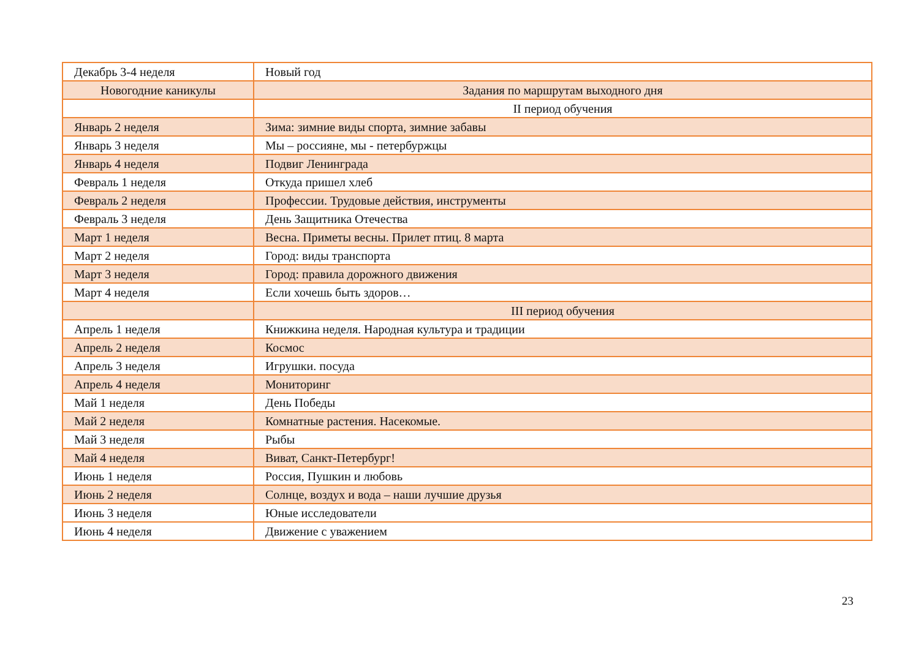| Декабрь 3-4 неделя | Новый год |
| Новогодние каникулы | Задания по маршрутам выходного дня |
| | II период обучения |
| Январь 2 неделя | Зима: зимние виды спорта, зимние забавы |
| Январь 3 неделя | Мы – россияне, мы - петербуржцы |
| Январь 4 неделя | Подвиг Ленинграда |
| Февраль 1 неделя | Откуда пришел хлеб |
| Февраль 2 неделя | Профессии. Трудовые действия, инструменты |
| Февраль 3 неделя | День Защитника Отечества |
| Март 1 неделя | Весна. Приметы весны. Прилет птиц. 8 марта |
| Март 2 неделя | Город: виды транспорта |
| Март 3 неделя | Город: правила дорожного движения |
| Март 4 неделя | Если хочешь быть здоров… |
| | III период обучения |
| Апрель 1 неделя | Книжкина неделя. Народная культура и традиции |
| Апрель 2 неделя | Космос |
| Апрель 3 неделя | Игрушки. посуда |
| Апрель 4 неделя | Мониторинг |
| Май 1 неделя | День Победы |
| Май 2 неделя | Комнатные растения. Насекомые. |
| Май 3 неделя | Рыбы |
| Май 4 неделя | Виват, Санкт-Петербург! |
| Июнь 1 неделя | Россия, Пушкин и любовь |
| Июнь 2 неделя | Солнце, воздух и вода – наши лучшие друзья |
| Июнь 3 неделя | Юные исследователи |
| Июнь 4 неделя | Движение с уважением |
23